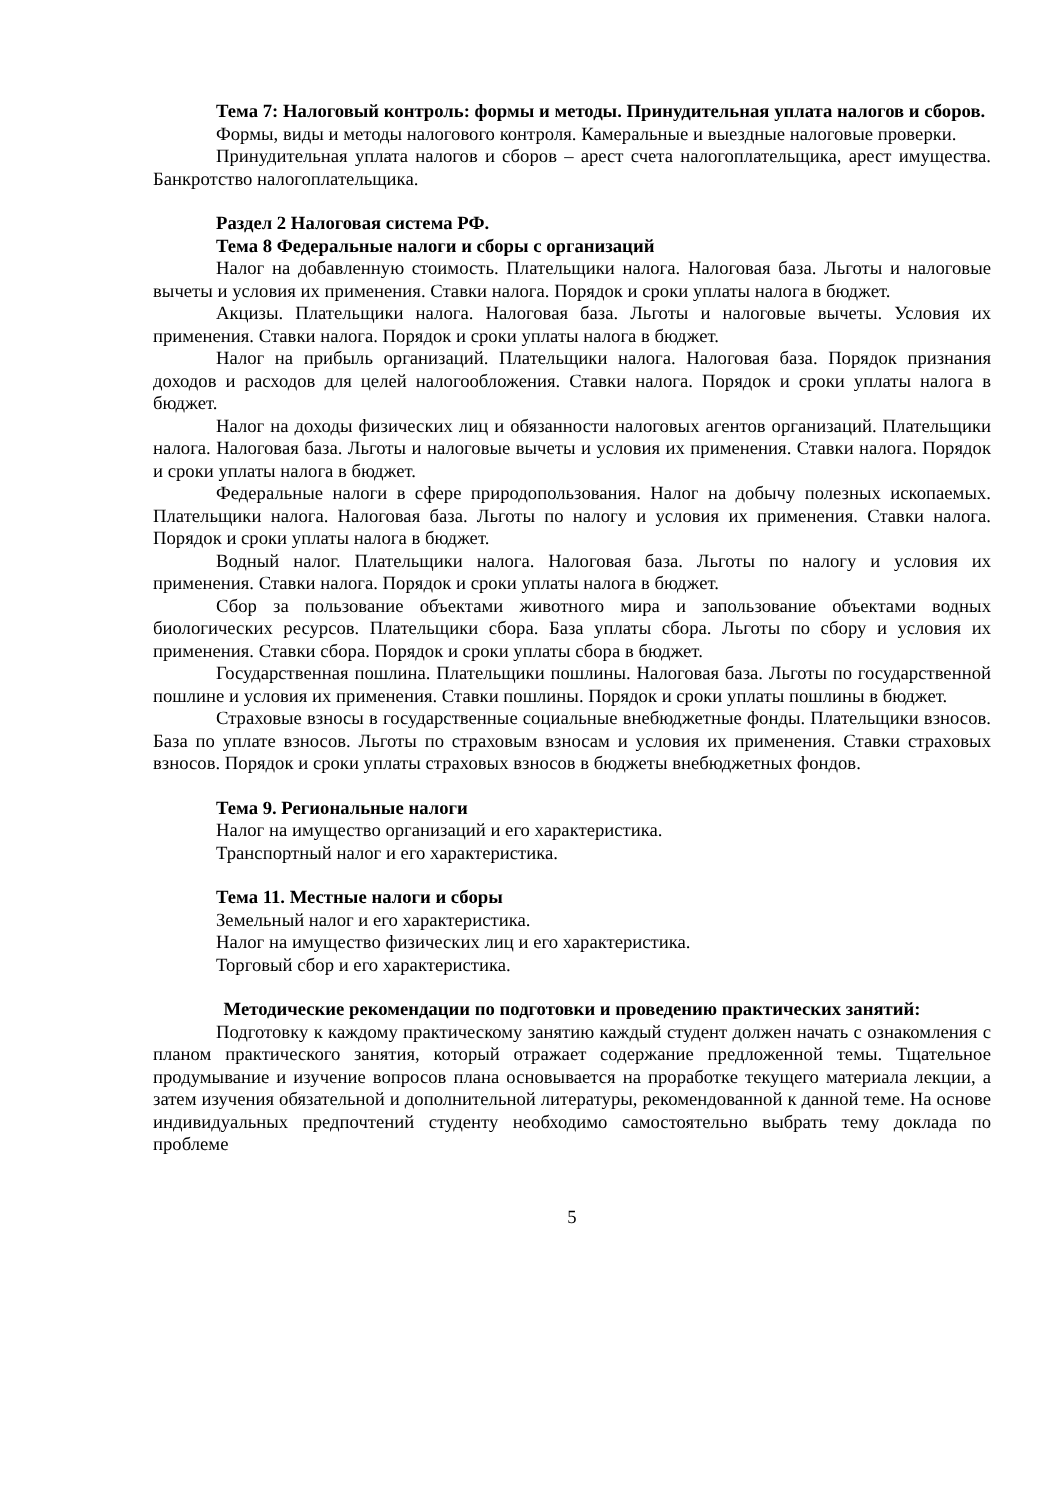Тема 7: Налоговый контроль: формы и методы. Принудительная уплата налогов и сборов.
Формы, виды и методы налогового контроля. Камеральные и выездные налоговые проверки.
Принудительная уплата налогов и сборов – арест счета налогоплательщика, арест имущества. Банкротство налогоплательщика.
Раздел 2 Налоговая система РФ.
Тема 8 Федеральные налоги и сборы с организаций
Налог на добавленную стоимость. Плательщики налога. Налоговая база. Льготы и налоговые вычеты и условия их применения. Ставки налога. Порядок и сроки уплаты налога в бюджет.
Акцизы. Плательщики налога. Налоговая база. Льготы и налоговые вычеты. Условия их применения. Ставки налога. Порядок и сроки уплаты налога в бюджет.
Налог на прибыль организаций. Плательщики налога. Налоговая база. Порядок признания доходов и расходов для целей налогообложения. Ставки налога. Порядок и сроки уплаты налога в бюджет.
Налог на доходы физических лиц и обязанности налоговых агентов организаций. Плательщики налога. Налоговая база. Льготы и налоговые вычеты и условия их применения. Ставки налога. Порядок и сроки уплаты налога в бюджет.
Федеральные налоги в сфере природопользования. Налог на добычу полезных ископаемых. Плательщики налога. Налоговая база. Льготы по налогу и условия их применения. Ставки налога. Порядок и сроки уплаты налога в бюджет.
Водный налог. Плательщики налога. Налоговая база. Льготы по налогу и условия их применения. Ставки налога. Порядок и сроки уплаты налога в бюджет.
Сбор за пользование объектами животного мира и запользование объектами водных биологических ресурсов. Плательщики сбора. База уплаты сбора. Льготы по сбору и условия их применения. Ставки сбора. Порядок и сроки уплаты сбора в бюджет.
Государственная пошлина. Плательщики пошлины. Налоговая база. Льготы по государственной пошлине и условия их применения. Ставки пошлины. Порядок и сроки уплаты пошлины в бюджет.
Страховые взносы в государственные социальные внебюджетные фонды. Плательщики взносов. База по уплате взносов. Льготы по страховым взносам и условия их применения. Ставки страховых взносов. Порядок и сроки уплаты страховых взносов в бюджеты внебюджетных фондов.
Тема 9. Региональные налоги
Налог на имущество организаций и его характеристика.
Транспортный налог и его характеристика.
Тема 11. Местные налоги и сборы
Земельный налог и его характеристика.
Налог на имущество физических лиц и его характеристика.
Торговый сбор и его характеристика.
Методические рекомендации по подготовки и проведению практических занятий:
Подготовку к каждому практическому занятию каждый студент должен начать с ознакомления с планом практического занятия, который отражает содержание предложенной темы. Тщательное продумывание и изучение вопросов плана основывается на проработке текущего материала лекции, а затем изучения обязательной и дополнительной литературы, рекомендованной к данной теме. На основе индивидуальных предпочтений студенту необходимо самостоятельно выбрать тему доклада по проблеме
5